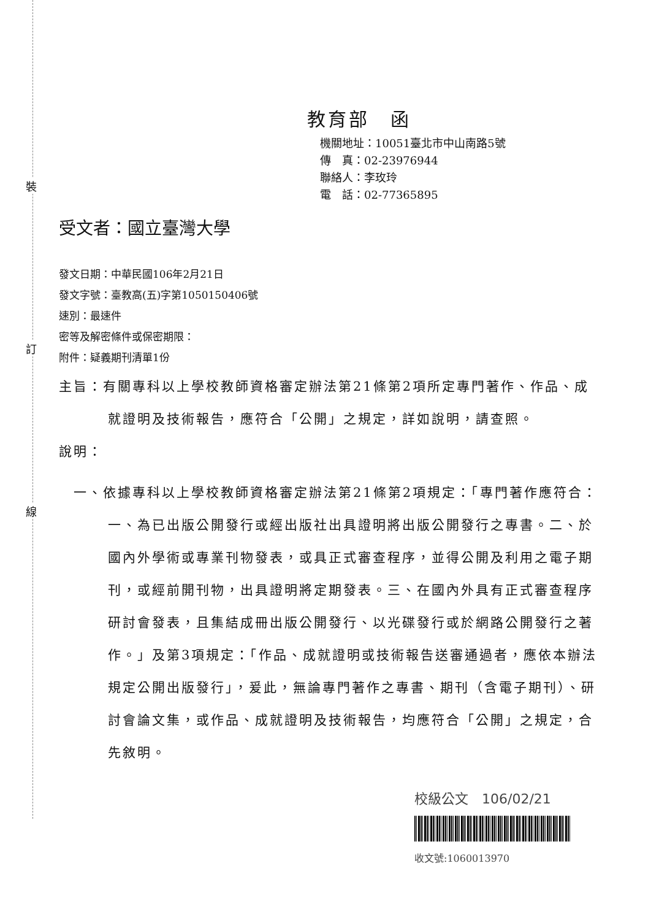裝
訂
線
教育部　函
機關地址：10051臺北市中山南路5號
傳　真：02-23976944
聯絡人：李玫玲
電　話：02-77365895
受文者：國立臺灣大學
發文日期：中華民國106年2月21日
發文字號：臺教高(五)字第1050150406號
速別：最速件
密等及解密條件或保密期限：
附件：疑義期刊清單1份
主旨：有關專科以上學校教師資格審定辦法第21條第2項所定專門著作、作品、成就證明及技術報告，應符合「公開」之規定，詳如說明，請查照。
說明：
　一、依據專科以上學校教師資格審定辦法第21條第2項規定：「專門著作應符合：一、為已出版公開發行或經出版社出具證明將出版公開發行之專書。二、於國內外學術或專業刊物發表，或具正式審查程序，並得公開及利用之電子期刊，或經前開刊物，出具證明將定期發表。三、在國內外具有正式審查程序研討會發表，且集結成冊出版公開發行、以光碟發行或於網路公開發行之著作。」及第3項規定：「作品、成就證明或技術報告送審通過者，應依本辦法規定公開出版發行」，爰此，無論專門著作之專書、期刊（含電子期刊）、研討會論文集，或作品、成就證明及技術報告，均應符合「公開」之規定，合先敘明。
校級公文　106/02/21
收文號:1060013970